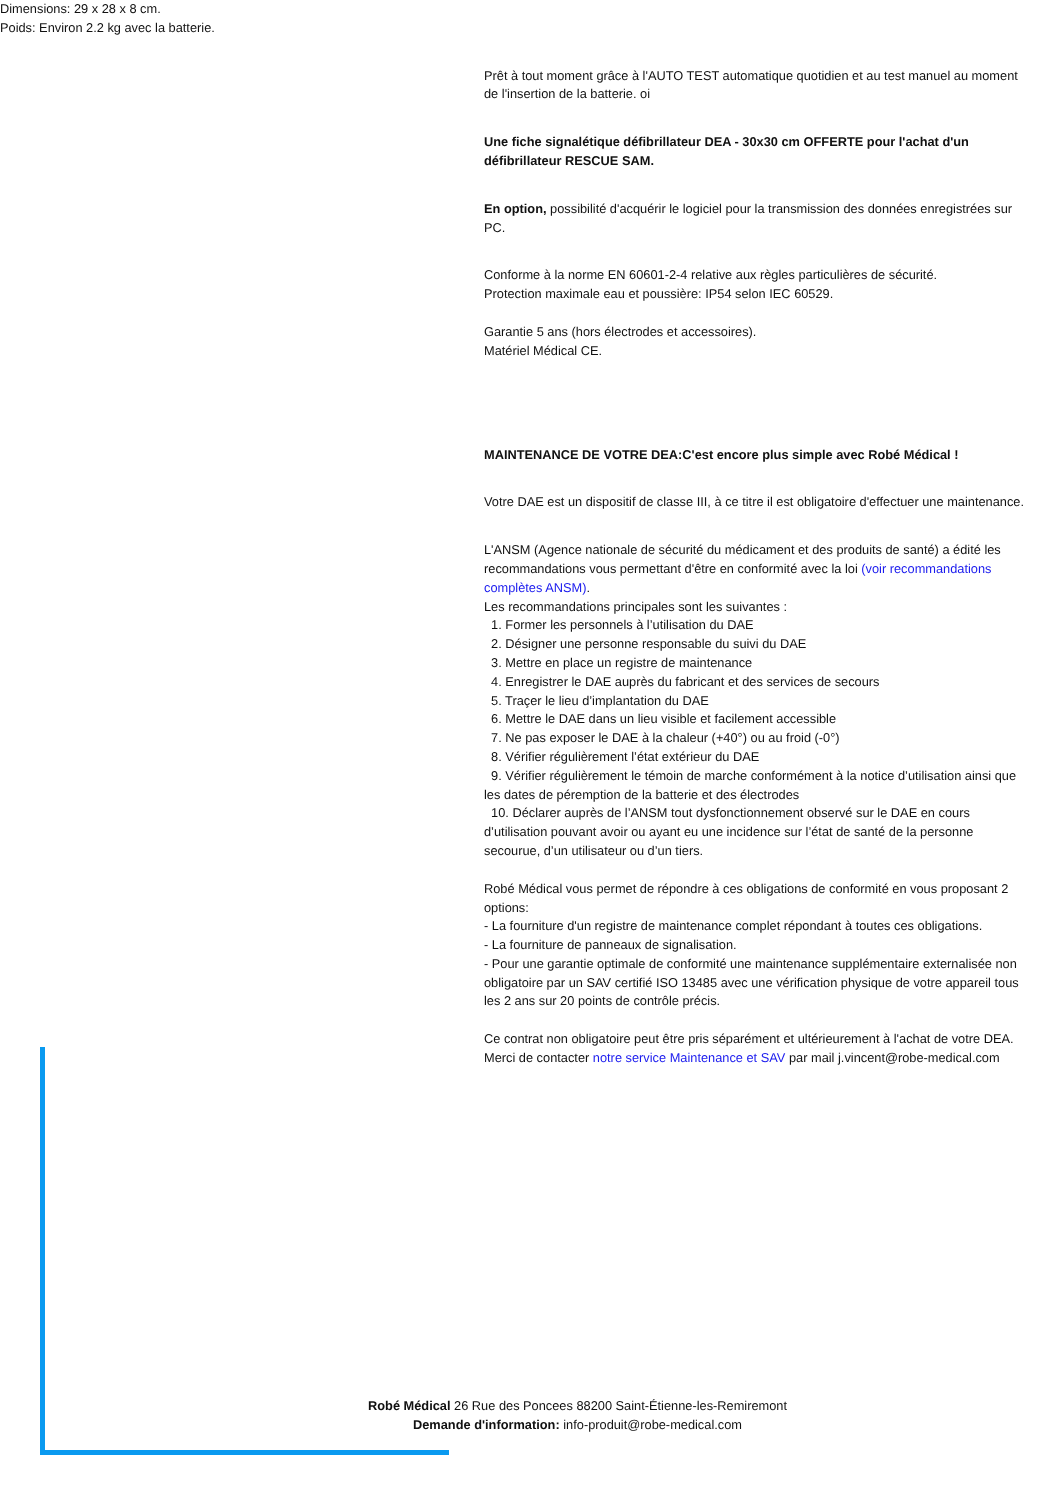Dimensions: 29 x 28 x 8 cm.
Poids: Environ 2.2 kg avec la batterie.
Prêt à tout moment grâce à l'AUTO TEST automatique quotidien et au test manuel au moment de l'insertion de la batterie. oi
Une fiche signalétique défibrillateur DEA - 30x30 cm OFFERTE pour l'achat d'un défibrillateur RESCUE SAM.
En option, possibilité d'acquérir le logiciel pour la transmission des données enregistrées sur PC.
Conforme à la norme EN 60601-2-4 relative aux règles particulières de sécurité.
Protection maximale eau et poussière: IP54 selon IEC 60529.
Garantie 5 ans (hors électrodes et accessoires).
Matériel Médical CE.
MAINTENANCE DE VOTRE DEA:C'est encore plus simple avec Robé Médical !
Votre DAE est un dispositif de classe III, à ce titre il est obligatoire d'effectuer une maintenance.
L'ANSM (Agence nationale de sécurité du médicament et des produits de santé) a édité les recommandations vous permettant d'être en conformité avec la loi (voir recommandations complètes ANSM).
Les recommandations principales sont les suivantes :
1. Former les personnels à l’utilisation du DAE
2. Désigner une personne responsable du suivi du DAE
3. Mettre en place un registre de maintenance
4. Enregistrer le DAE auprès du fabricant et des services de secours
5. Traçer le lieu d’implantation du DAE
6. Mettre le DAE dans un lieu visible et facilement accessible
7. Ne pas exposer le DAE à la chaleur (+40°) ou au froid (-0°)
8. Vérifier régulièrement l’état extérieur du DAE
9. Vérifier régulièrement le témoin de marche conformément à la notice d’utilisation ainsi que les dates de péremption de la batterie et des électrodes
10. Déclarer auprès de l’ANSM tout dysfonctionnement observé sur le DAE en cours d’utilisation pouvant avoir ou ayant eu une incidence sur l’état de santé de la personne secourue, d’un utilisateur ou d’un tiers.
Robé Médical vous permet de répondre à ces obligations de conformité en vous proposant 2 options:
- La fourniture d'un registre de maintenance complet répondant à toutes ces obligations.
- La fourniture de panneaux de signalisation.
- Pour une garantie optimale de conformité une maintenance supplémentaire externalisée non obligatoire par un SAV certifié ISO 13485 avec une vérification physique de votre appareil tous les 2 ans sur 20 points de contrôle précis.
Ce contrat non obligatoire peut être pris séparément et ultérieurement à l'achat de votre DEA. Merci de contacter notre service Maintenance et SAV par mail j.vincent@robe-medical.com
Robé Médical 26 Rue des Poncees 88200 Saint-Étienne-les-Remiremont
Demande d'information: info-produit@robe-medical.com